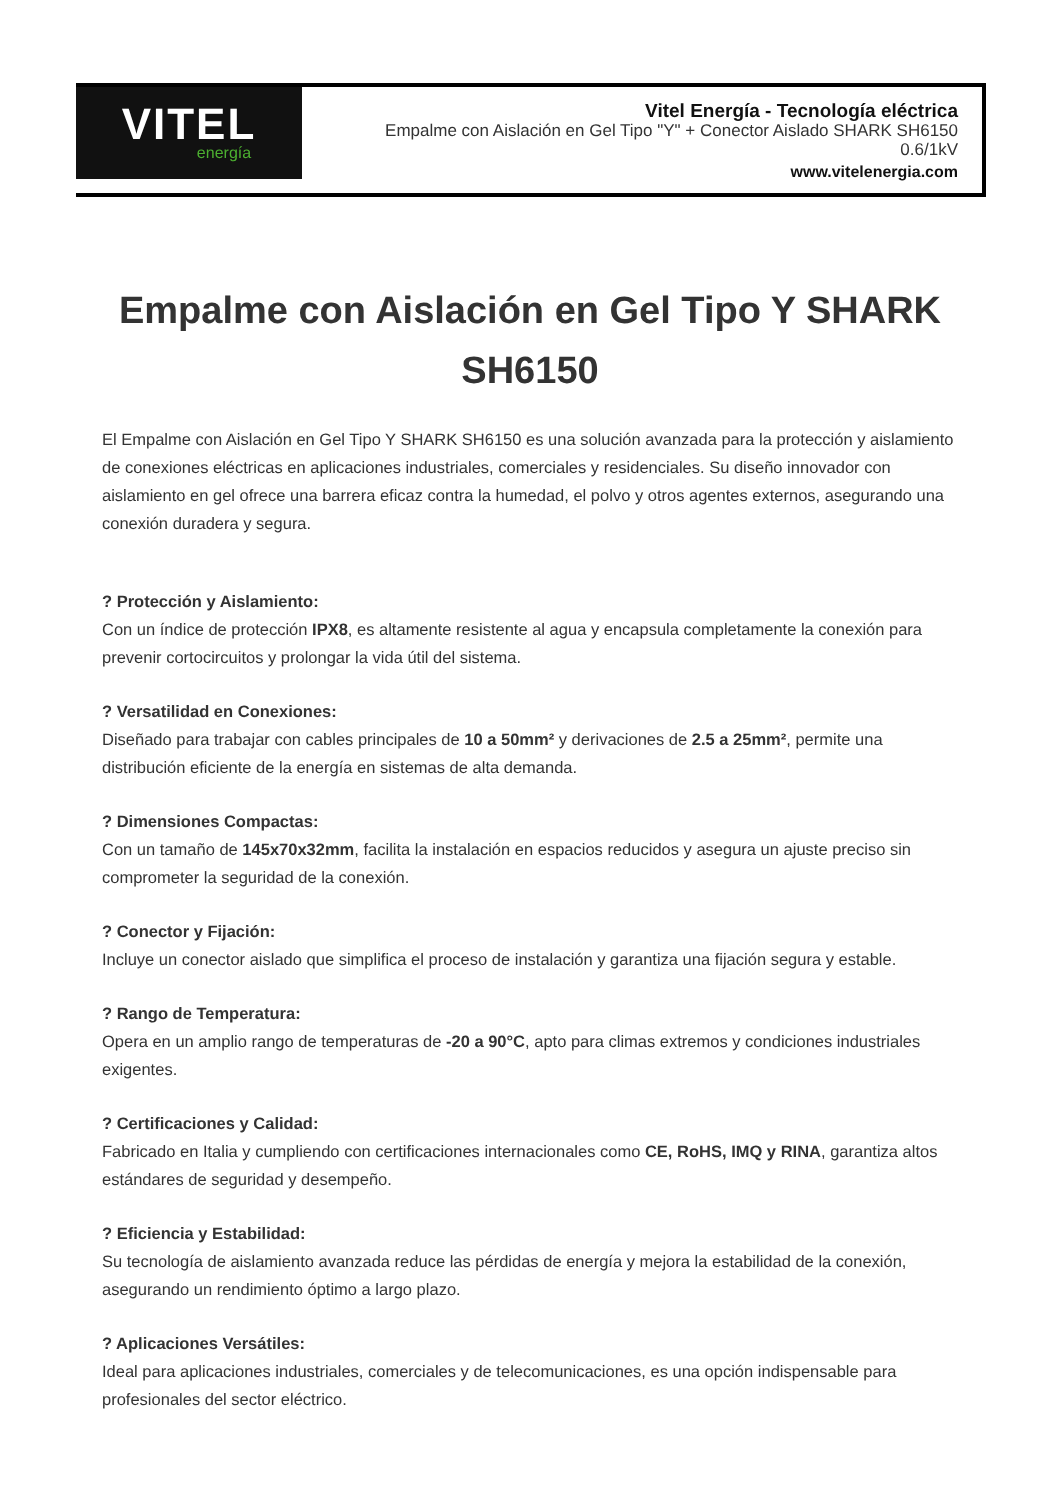VITEL
energía
Vitel Energía - Tecnología eléctrica
Empalme con Aislación en Gel Tipo "Y" + Conector Aislado SHARK SH6150
0.6/1kV
www.vitelenergia.com
Empalme con Aislación en Gel Tipo Y SHARK SH6150
El Empalme con Aislación en Gel Tipo Y SHARK SH6150 es una solución avanzada para la protección y aislamiento de conexiones eléctricas en aplicaciones industriales, comerciales y residenciales. Su diseño innovador con aislamiento en gel ofrece una barrera eficaz contra la humedad, el polvo y otros agentes externos, asegurando una conexión duradera y segura.
? Protección y Aislamiento:
Con un índice de protección IPX8, es altamente resistente al agua y encapsula completamente la conexión para prevenir cortocircuitos y prolongar la vida útil del sistema.
? Versatilidad en Conexiones:
Diseñado para trabajar con cables principales de 10 a 50mm² y derivaciones de 2.5 a 25mm², permite una distribución eficiente de la energía en sistemas de alta demanda.
? Dimensiones Compactas:
Con un tamaño de 145x70x32mm, facilita la instalación en espacios reducidos y asegura un ajuste preciso sin comprometer la seguridad de la conexión.
? Conector y Fijación:
Incluye un conector aislado que simplifica el proceso de instalación y garantiza una fijación segura y estable.
? Rango de Temperatura:
Opera en un amplio rango de temperaturas de -20 a 90°C, apto para climas extremos y condiciones industriales exigentes.
? Certificaciones y Calidad:
Fabricado en Italia y cumpliendo con certificaciones internacionales como CE, RoHS, IMQ y RINA, garantiza altos estándares de seguridad y desempeño.
? Eficiencia y Estabilidad:
Su tecnología de aislamiento avanzada reduce las pérdidas de energía y mejora la estabilidad de la conexión, asegurando un rendimiento óptimo a largo plazo.
? Aplicaciones Versátiles:
Ideal para aplicaciones industriales, comerciales y de telecomunicaciones, es una opción indispensable para profesionales del sector eléctrico.